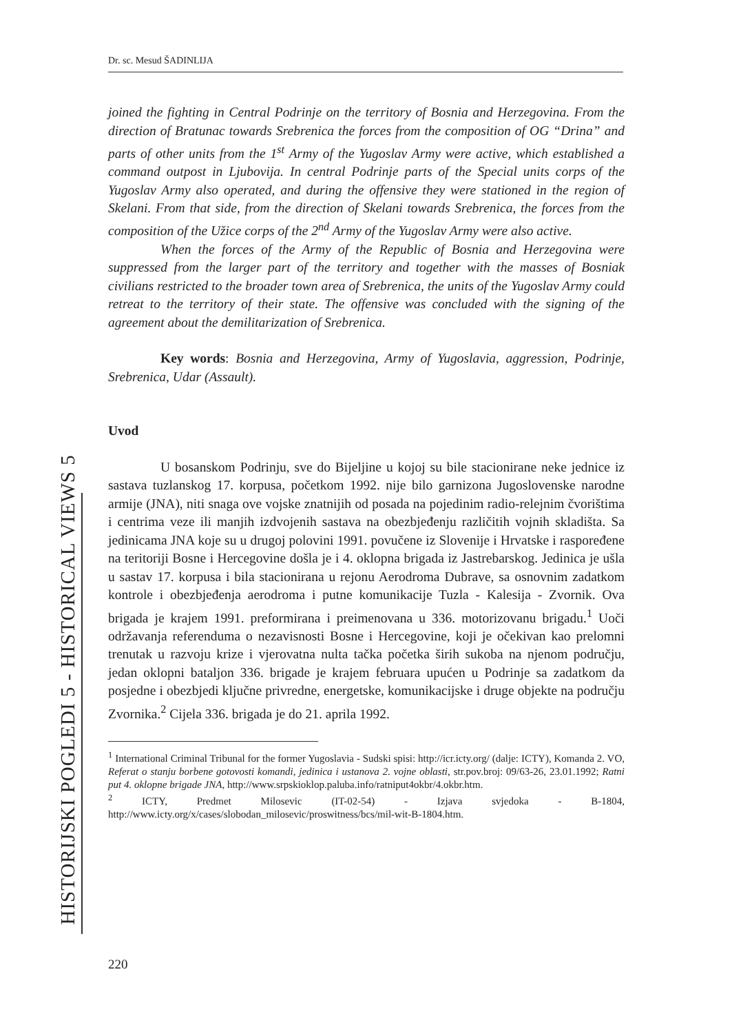Dr. sc. Mesud ŠADINLIJA
HISTORIJSKI POGLEDI 5 - HISTORICAL VIEWS 5
joined the fighting in Central Podrinje on the territory of Bosnia and Herzegovina. From the direction of Bratunac towards Srebrenica the forces from the composition of OG “Drina” and parts of other units from the 1<sup>st</sup> Army of the Yugoslav Army were active, which established a command outpost in Ljubovija. In central Podrinje parts of the Special units corps of the Yugoslav Army also operated, and during the offensive they were stationed in the region of Skelani. From that side, from the direction of Skelani towards Srebrenica, the forces from the composition of the Užice corps of the 2<sup>nd</sup> Army of the Yugoslav Army were also active.
When the forces of the Army of the Republic of Bosnia and Herzegovina were suppressed from the larger part of the territory and together with the masses of Bosniak civilians restricted to the broader town area of Srebrenica, the units of the Yugoslav Army could retreat to the territory of their state. The offensive was concluded with the signing of the agreement about the demilitarization of Srebrenica.
Key words: Bosnia and Herzegovina, Army of Yugoslavia, aggression, Podrinje, Srebrenica, Udar (Assault).
Uvod
U bosanskom Podrinju, sve do Bijeljine u kojoj su bile stacionirane neke jednice iz sastava tuzlanskog 17. korpusa, početkom 1992. nije bilo garnizona Jugoslovenske narodne armije (JNA), niti snaga ove vojske znatnijih od posada na pojedinim radio-relejnim čvorištima i centrima veze ili manjih izdvojenih sastava na obezbjeđenju različitih vojnih skladišta. Sa jedinicama JNA koje su u drugoj polovini 1991. povučene iz Slovenije i Hrvatske i raspoređene na teritoriji Bosne i Hercegovine došla je i 4. oklopna brigada iz Jastrebarskog. Jedinica je ušla u sastav 17. korpusa i bila stacionirana u rejonu Aerodroma Dubrave, sa osnovnim zadatkom kontrole i obezbjeđenja aerodroma i putne komunikacije Tuzla - Kalesija - Zvornik. Ova brigada je krajem 1991. preformirana i preimenovana u 336. motorizovanu brigadu.<sup>1</sup> Uoči održavanja referenduma o nezavisnosti Bosne i Hercegovine, koji je očekivan kao prelomni trenutak u razvoju krize i vjerovatna nulta tačka početka širih sukoba na njenom području, jedan oklopni bataljon 336. brigade je krajem februara upućen u Podrinje sa zadatkom da posjedne i obezbjedi ključne privredne, energetske, komunikacijske i druge objekte na području Zvornika.<sup>2</sup> Cijela 336. brigada je do 21. aprila 1992.
<sup>1</sup> International Criminal Tribunal for the former Yugoslavia - Sudski spisi: http://icr.icty.org/ (dalje: ICTY), Komanda 2. VO, Referat o stanju borbene gotovosti komandi, jedinica i ustanova 2. vojne oblasti, str.pov.broj: 09/63-26, 23.01.1992; Ratni put 4. oklopne brigade JNA, http://www.srpskioklop.paluba.info/ratniput4okbr/4.okbr.htm.
<sup>2</sup> ICTY, Predmet Milosevic (IT-02-54) - Izjava svjedoka - B-1804, http://www.icty.org/x/cases/slobodan_milosevic/proswitness/bcs/mil-wit-B-1804.htm.
220